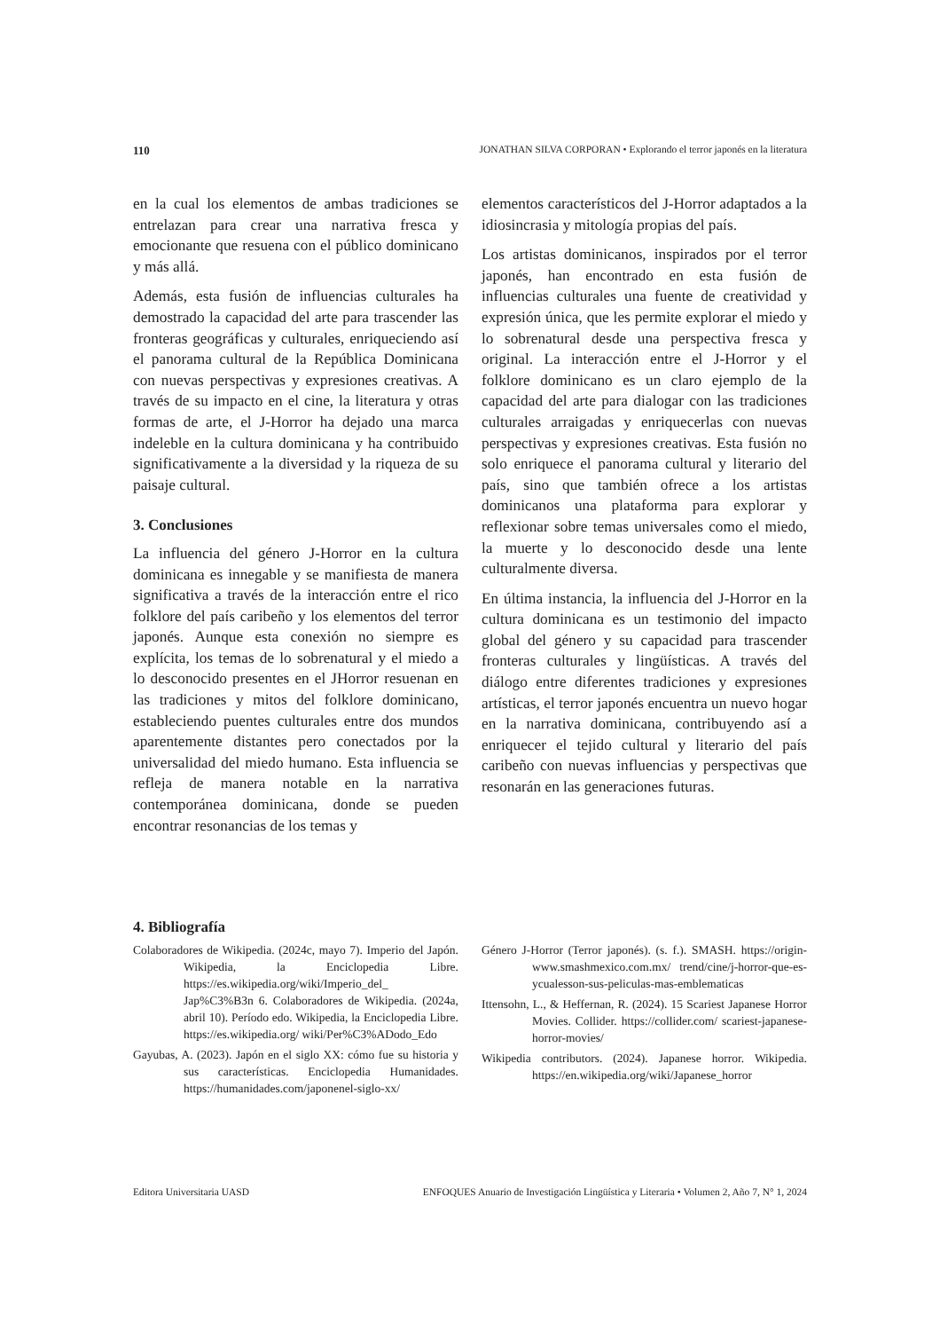110 JONATHAN SILVA CORPORAN • Explorando el terror japonés en la literatura
en la cual los elementos de ambas tradiciones se entrelazan para crear una narrativa fresca y emocionante que resuena con el público dominicano y más allá.
Además, esta fusión de influencias culturales ha demostrado la capacidad del arte para trascender las fronteras geográficas y culturales, enriqueciendo así el panorama cultural de la República Dominicana con nuevas perspectivas y expresiones creativas. A través de su impacto en el cine, la literatura y otras formas de arte, el J-Horror ha dejado una marca indeleble en la cultura dominicana y ha contribuido significativamente a la diversidad y la riqueza de su paisaje cultural.
3. Conclusiones
La influencia del género J-Horror en la cultura dominicana es innegable y se manifiesta de manera significativa a través de la interacción entre el rico folklore del país caribeño y los elementos del terror japonés. Aunque esta conexión no siempre es explícita, los temas de lo sobrenatural y el miedo a lo desconocido presentes en el JHorror resuenan en las tradiciones y mitos del folklore dominicano, estableciendo puentes culturales entre dos mundos aparentemente distantes pero conectados por la universalidad del miedo humano. Esta influencia se refleja de manera notable en la narrativa contemporánea dominicana, donde se pueden encontrar resonancias de los temas y
elementos característicos del J-Horror adaptados a la idiosincrasia y mitología propias del país.
Los artistas dominicanos, inspirados por el terror japonés, han encontrado en esta fusión de influencias culturales una fuente de creatividad y expresión única, que les permite explorar el miedo y lo sobrenatural desde una perspectiva fresca y original. La interacción entre el J-Horror y el folklore dominicano es un claro ejemplo de la capacidad del arte para dialogar con las tradiciones culturales arraigadas y enriquecerlas con nuevas perspectivas y expresiones creativas. Esta fusión no solo enriquece el panorama cultural y literario del país, sino que también ofrece a los artistas dominicanos una plataforma para explorar y reflexionar sobre temas universales como el miedo, la muerte y lo desconocido desde una lente culturalmente diversa.
En última instancia, la influencia del J-Horror en la cultura dominicana es un testimonio del impacto global del género y su capacidad para trascender fronteras culturales y lingüísticas. A través del diálogo entre diferentes tradiciones y expresiones artísticas, el terror japonés encuentra un nuevo hogar en la narrativa dominicana, contribuyendo así a enriquecer el tejido cultural y literario del país caribeño con nuevas influencias y perspectivas que resonarán en las generaciones futuras.
4. Bibliografía
Colaboradores de Wikipedia. (2024c, mayo 7). Imperio del Japón. Wikipedia, la Enciclopedia Libre. https://es.wikipedia.org/wiki/Imperio_del_ Jap%C3%B3n 6. Colaboradores de Wikipedia. (2024a, abril 10). Período edo. Wikipedia, la Enciclopedia Libre. https://es.wikipedia.org/ wiki/Per%C3%ADodo_Edo
Gayubas, A. (2023). Japón en el siglo XX: cómo fue su historia y sus características. Enciclopedia Humanidades. https://humanidades.com/japonenel-siglo-xx/
Género J-Horror (Terror japonés). (s. f.). SMASH. https://origin-www.smashmexico.com.mx/ trend/cine/j-horror-que-es-ycualesson-sus-peliculas-mas-emblematicas
Ittensohn, L., & Heffernan, R. (2024). 15 Scariest Japanese Horror Movies. Collider. https://collider.com/ scariest-japanese-horror-movies/
Wikipedia contributors. (2024). Japanese horror. Wikipedia. https://en.wikipedia.org/wiki/Japanese_horror
Editora Universitaria UASD ENFOQUES Anuario de Investigación Lingüística y Literaria • Volumen 2, Año 7, N° 1, 2024